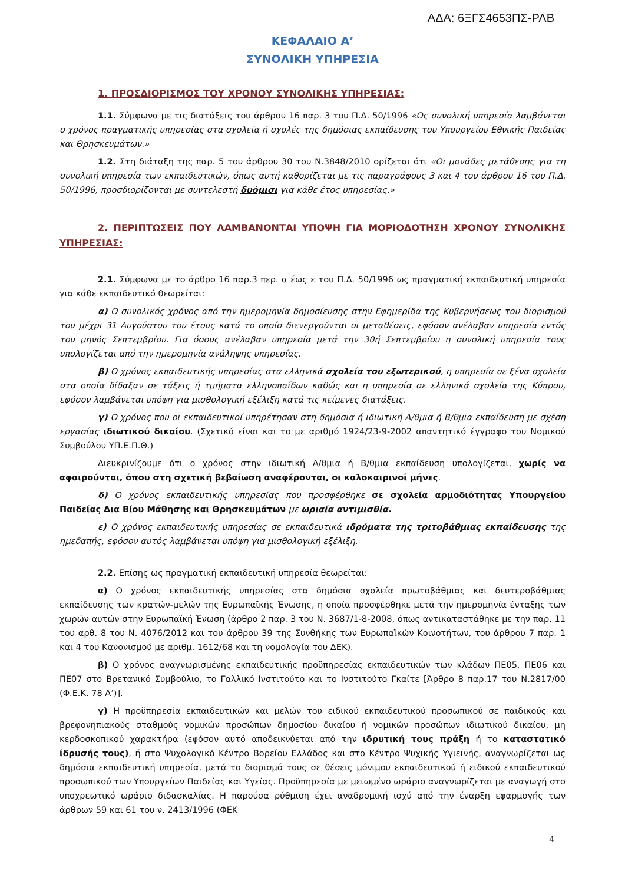ΑΔΑ: 6ΞΓΣ4653ΠΣ-ΡΛΒ
ΚΕΦΑΛΑΙΟ Α’
ΣΥΝΟΛΙΚΗ ΥΠΗΡΕΣΙΑ
1. ΠΡΟΣΔΙΟΡΙΣΜΟΣ ΤΟΥ ΧΡΟΝΟΥ ΣΥΝΟΛΙΚΗΣ ΥΠΗΡΕΣΙΑΣ:
1.1. Σύμφωνα με τις διατάξεις του άρθρου 16 παρ. 3 του Π.Δ. 50/1996 «Ως συνολική υπηρεσία λαμβάνεται ο χρόνος πραγματικής υπηρεσίας στα σχολεία ή σχολές της δημόσιας εκπαίδευσης του Υπουργείου Εθνικής Παιδείας και Θρησκευμάτων.»
1.2. Στη διάταξη της παρ. 5 του άρθρου 30 του Ν.3848/2010 ορίζεται ότι «Οι μονάδες μετάθεσης για τη συνολική υπηρεσία των εκπαιδευτικών, όπως αυτή καθορίζεται με τις παραγράφους 3 και 4 του άρθρου 16 του Π.Δ. 50/1996, προσδιορίζονται με συντελεστή δυόμισι για κάθε έτος υπηρεσίας.»
2. ΠΕΡΙΠΤΩΣΕΙΣ ΠΟΥ ΛΑΜΒΑΝΟΝΤΑΙ ΥΠΟΨΗ ΓΙΑ ΜΟΡΙΟΔΟΤΗΣΗ ΧΡΟΝΟΥ ΣΥΝΟΛΙΚΗΣ ΥΠΗΡΕΣΙΑΣ:
2.1. Σύμφωνα με το άρθρο 16 παρ.3 περ. α έως ε του Π.Δ. 50/1996 ως πραγματική εκπαιδευτική υπηρεσία για κάθε εκπαιδευτικό θεωρείται:
α) Ο συνολικός χρόνος από την ημερομηνία δημοσίευσης στην Εφημερίδα της Κυβερνήσεως του διορισμού του μέχρι 31 Αυγούστου του έτους κατά το οποίο διενεργούνται οι μεταθέσεις, εφόσον ανέλαβαν υπηρεσία εντός του μηνός Σεπτεμβρίου. Για όσους ανέλαβαν υπηρεσία μετά την 30ή Σεπτεμβρίου η συνολική υπηρεσία τους υπολογίζεται από την ημερομηνία ανάληψης υπηρεσίας.
β) Ο χρόνος εκπαιδευτικής υπηρεσίας στα ελληνικά σχολεία του εξωτερικού, η υπηρεσία σε ξένα σχολεία στα οποία δίδαξαν σε τάξεις ή τμήματα ελληνοπαίδων καθώς και η υπηρεσία σε ελληνικά σχολεία της Κύπρου, εφόσον λαμβάνεται υπόψη για μισθολογική εξέλιξη κατά τις κείμενες διατάξεις.
γ) Ο χρόνος που οι εκπαιδευτικοί υπηρέτησαν στη δημόσια ή ιδιωτική Α/θμια ή Β/θμια εκπαίδευση με σχέση εργασίας ιδιωτικού δικαίου. (Σχετικό είναι και το με αριθμό 1924/23-9-2002 απαντητικό έγγραφο του Νομικού Συμβούλου ΥΠ.Ε.Π.Θ.)
Διευκρινίζουμε ότι ο χρόνος στην ιδιωτική Α/θμια ή Β/θμια εκπαίδευση υπολογίζεται, χωρίς να αφαιρούνται, όπου στη σχετική βεβαίωση αναφέρονται, οι καλοκαιρινοί μήνες.
δ) Ο χρόνος εκπαιδευτικής υπηρεσίας που προσφέρθηκε σε σχολεία αρμοδιότητας Υπουργείου Παιδείας Δια Βίου Μάθησης και Θρησκευμάτων με ωριαία αντιμισθία.
ε) Ο χρόνος εκπαιδευτικής υπηρεσίας σε εκπαιδευτικά ιδρύματα της τριτοβάθμιας εκπαίδευσης της ημεδαπής, εφόσον αυτός λαμβάνεται υπόψη για μισθολογική εξέλιξη.
2.2. Επίσης ως πραγματική εκπαιδευτική υπηρεσία θεωρείται:
α) Ο χρόνος εκπαιδευτικής υπηρεσίας στα δημόσια σχολεία πρωτοβάθμιας και δευτεροβάθμιας εκπαίδευσης των κρατών-μελών της Ευρωπαϊκής Ένωσης, η οποία προσφέρθηκε μετά την ημερομηνία ένταξης των χωρών αυτών στην Ευρωπαϊκή Ένωση (άρθρο 2 παρ. 3 του Ν. 3687/1-8-2008, όπως αντικαταστάθηκε με την παρ. 11 του αρθ. 8 του Ν. 4076/2012 και του άρθρου 39 της Συνθήκης των Ευρωπαϊκών Κοινοτήτων, του άρθρου 7 παρ. 1 και 4 του Κανονισμού με αριθμ. 1612/68 και τη νομολογία του ΔΕΚ).
β) Ο χρόνος αναγνωρισμένης εκπαιδευτικής προϋπηρεσίας εκπαιδευτικών των κλάδων ΠΕ05, ΠΕ06 και ΠΕ07 στο Βρετανικό Συμβούλιο, το Γαλλικό Ινστιτούτο και το Ινστιτούτο Γκαίτε [Άρθρο 8 παρ.17 του Ν.2817/00 (Φ.Ε.Κ. 78 Α’)].
γ) Η προϋπηρεσία εκπαιδευτικών και μελών του ειδικού εκπαιδευτικού προσωπικού σε παιδικούς και βρεφονηπιακούς σταθμούς νομικών προσώπων δημοσίου δικαίου ή νομικών προσώπων ιδιωτικού δικαίου, μη κερδοσκοπικού χαρακτήρα (εφόσον αυτό αποδεικνύεται από την ιδρυτική τους πράξη ή το καταστατικό ίδρυσής τους), ή στο Ψυχολογικό Κέντρο Βορείου Ελλάδος και στο Κέντρο Ψυχικής Υγιεινής, αναγνωρίζεται ως δημόσια εκπαιδευτική υπηρεσία, μετά το διορισμό τους σε θέσεις μόνιμου εκπαιδευτικού ή ειδικού εκπαιδευτικού προσωπικού των Υπουργείων Παιδείας και Υγείας. Προϋπηρεσία με μειωμένο ωράριο αναγνωρίζεται με αναγωγή στο υποχρεωτικό ωράριο διδασκαλίας. Η παρούσα ρύθμιση έχει αναδρομική ισχύ από την έναρξη εφαρμογής των άρθρων 59 και 61 του ν. 2413/1996 (ΦΕΚ
4